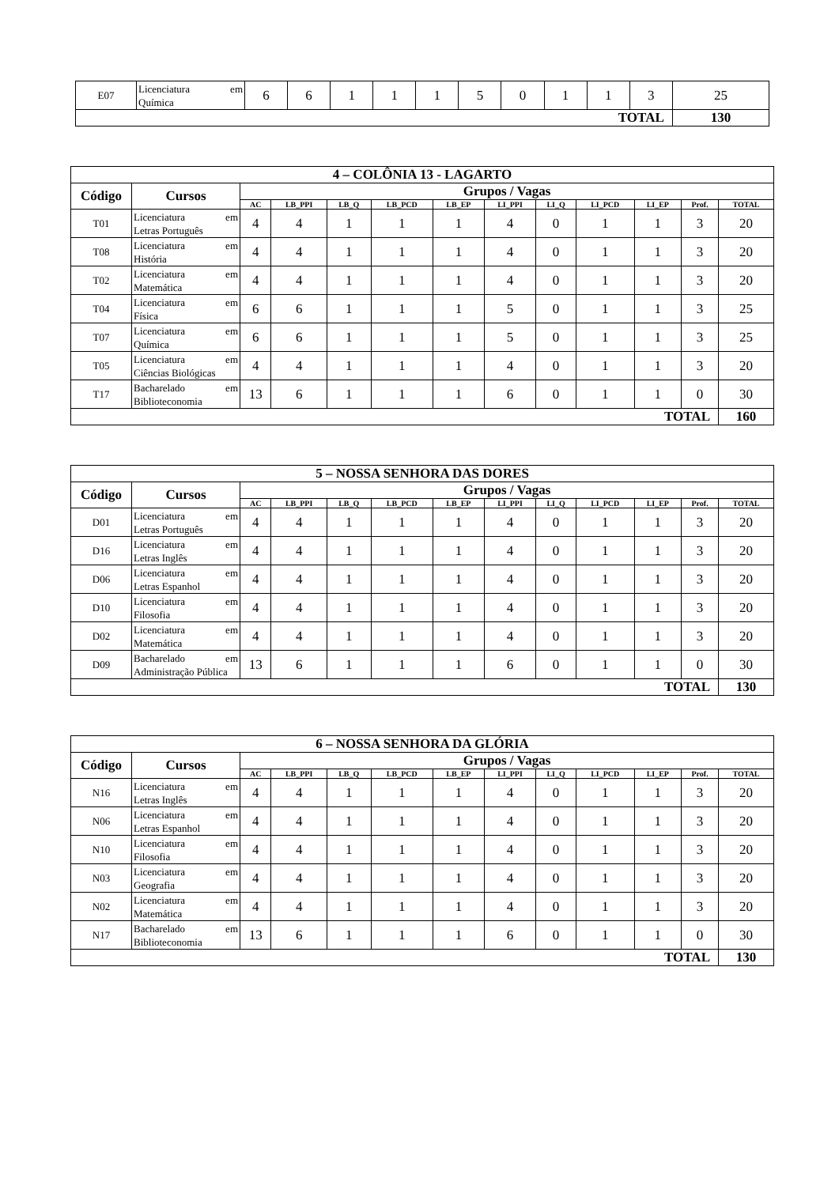| E07 | Licenciatura em Química | 6 | 6 | 1 | 1 | 1 | 5 | 0 | 1 | 1 | 3 | 25 |
| TOTAL | | | | | | | | | | | | 130 |
| 4 – COLÔNIA 13 - LAGARTO | | | | | | | | | | | | |
| --- | --- | --- | --- | --- | --- | --- | --- | --- | --- | --- | --- | --- |
| Código | Cursos | Grupos / Vagas | | | | | | | | | | |
| | | AC | LB_PPI | LB_Q | LB_PCD | LB_EP | LI_PPI | LI_Q | LI_PCD | LI_EP | Prof. | TOTAL |
| T01 | Licenciatura em Letras Português | 4 | 4 | 1 | 1 | 1 | 4 | 0 | 1 | 1 | 3 | 20 |
| T08 | Licenciatura em História | 4 | 4 | 1 | 1 | 1 | 4 | 0 | 1 | 1 | 3 | 20 |
| T02 | Licenciatura em Matemática | 4 | 4 | 1 | 1 | 1 | 4 | 0 | 1 | 1 | 3 | 20 |
| T04 | Licenciatura em Física | 6 | 6 | 1 | 1 | 1 | 5 | 0 | 1 | 1 | 3 | 25 |
| T07 | Licenciatura em Química | 6 | 6 | 1 | 1 | 1 | 5 | 0 | 1 | 1 | 3 | 25 |
| T05 | Licenciatura em Ciências Biológicas | 4 | 4 | 1 | 1 | 1 | 4 | 0 | 1 | 1 | 3 | 20 |
| T17 | Bacharelado em Biblioteconomia | 13 | 6 | 1 | 1 | 1 | 6 | 0 | 1 | 1 | 0 | 30 |
| TOTAL | | | | | | | | | | | | 160 |
| 5 – NOSSA SENHORA DAS DORES | | | | | | | | | | | | |
| --- | --- | --- | --- | --- | --- | --- | --- | --- | --- | --- | --- | --- |
| Código | Cursos | Grupos / Vagas | | | | | | | | | | |
| | | AC | LB_PPI | LB_Q | LB_PCD | LB_EP | LI_PPI | LI_Q | LI_PCD | LI_EP | Prof. | TOTAL |
| D01 | Licenciatura em Letras Português | 4 | 4 | 1 | 1 | 1 | 4 | 0 | 1 | 1 | 3 | 20 |
| D16 | Licenciatura em Letras Inglês | 4 | 4 | 1 | 1 | 1 | 4 | 0 | 1 | 1 | 3 | 20 |
| D06 | Licenciatura em Letras Espanhol | 4 | 4 | 1 | 1 | 1 | 4 | 0 | 1 | 1 | 3 | 20 |
| D10 | Licenciatura em Filosofia | 4 | 4 | 1 | 1 | 1 | 4 | 0 | 1 | 1 | 3 | 20 |
| D02 | Licenciatura em Matemática | 4 | 4 | 1 | 1 | 1 | 4 | 0 | 1 | 1 | 3 | 20 |
| D09 | Bacharelado em Administração Pública | 13 | 6 | 1 | 1 | 1 | 6 | 0 | 1 | 1 | 0 | 30 |
| TOTAL | | | | | | | | | | | | 130 |
| 6 – NOSSA SENHORA DA GLÓRIA | | | | | | | | | | | | |
| --- | --- | --- | --- | --- | --- | --- | --- | --- | --- | --- | --- | --- |
| Código | Cursos | Grupos / Vagas | | | | | | | | | | |
| | | AC | LB_PPI | LB_Q | LB_PCD | LB_EP | LI_PPI | LI_Q | LI_PCD | LI_EP | Prof. | TOTAL |
| N16 | Licenciatura em Letras Inglês | 4 | 4 | 1 | 1 | 1 | 4 | 0 | 1 | 1 | 3 | 20 |
| N06 | Licenciatura em Letras Espanhol | 4 | 4 | 1 | 1 | 1 | 4 | 0 | 1 | 1 | 3 | 20 |
| N10 | Licenciatura em Filosofia | 4 | 4 | 1 | 1 | 1 | 4 | 0 | 1 | 1 | 3 | 20 |
| N03 | Licenciatura em Geografia | 4 | 4 | 1 | 1 | 1 | 4 | 0 | 1 | 1 | 3 | 20 |
| N02 | Licenciatura em Matemática | 4 | 4 | 1 | 1 | 1 | 4 | 0 | 1 | 1 | 3 | 20 |
| N17 | Bacharelado em Biblioteconomia | 13 | 6 | 1 | 1 | 1 | 6 | 0 | 1 | 1 | 0 | 30 |
| TOTAL | | | | | | | | | | | | 130 |